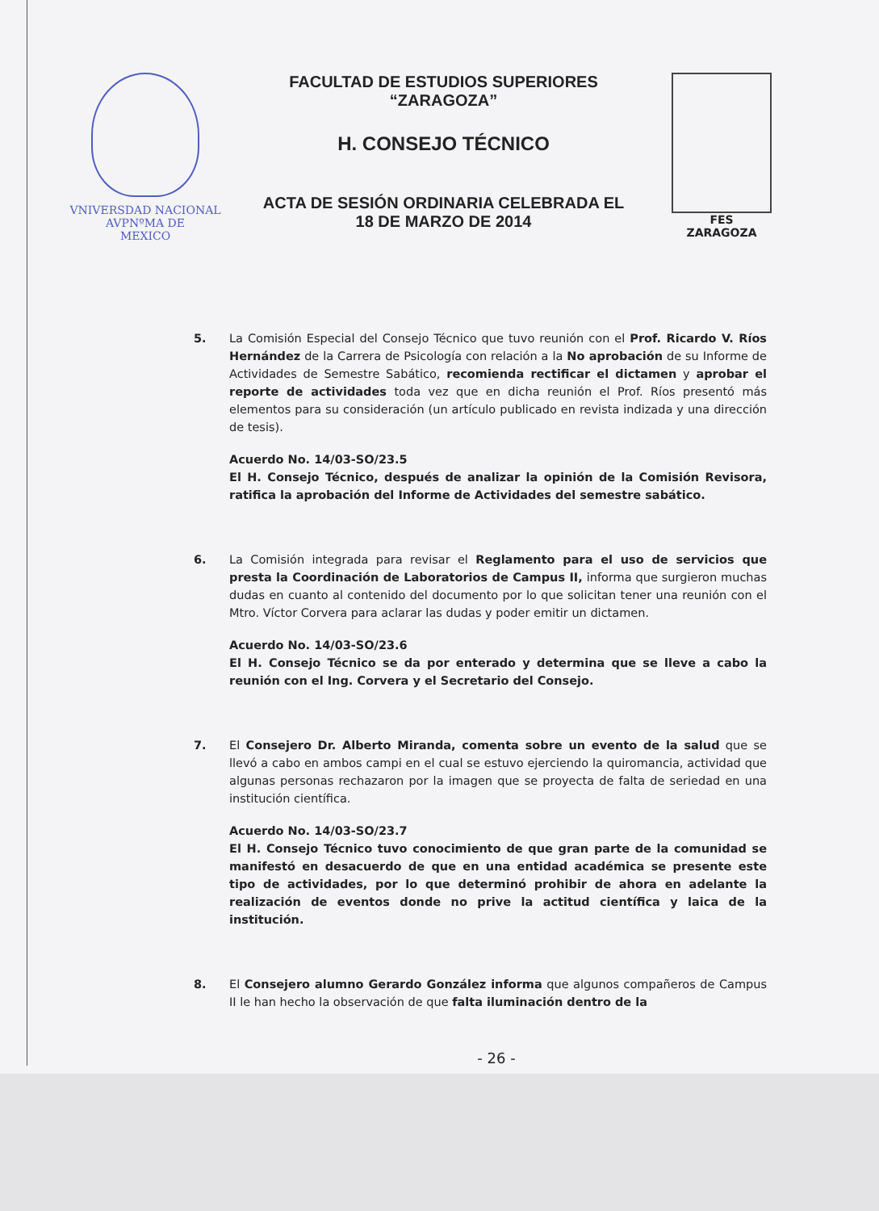VNIVERSDAD NACIONAL
AVPNºMA DE
MEXICO
FACULTAD DE ESTUDIOS SUPERIORES
“ZARAGOZA”
H. CONSEJO TÉCNICO
ACTA DE SESIÓN ORDINARIA CELEBRADA EL
18 DE MARZO DE 2014
FES
ZARAGOZA
5. La Comisión Especial del Consejo Técnico que tuvo reunión con el Prof. Ricardo V. Ríos Hernández de la Carrera de Psicología con relación a la No aprobación de su Informe de Actividades de Semestre Sabático, recomienda rectificar el dictamen y aprobar el reporte de actividades toda vez que en dicha reunión el Prof. Ríos presentó más elementos para su consideración (un artículo publicado en revista indizada y una dirección de tesis).
Acuerdo No. 14/03-SO/23.5
El H. Consejo Técnico, después de analizar la opinión de la Comisión Revisora, ratifica la aprobación del Informe de Actividades del semestre sabático.
6. La Comisión integrada para revisar el Reglamento para el uso de servicios que presta la Coordinación de Laboratorios de Campus II, informa que surgieron muchas dudas en cuanto al contenido del documento por lo que solicitan tener una reunión con el Mtro. Víctor Corvera para aclarar las dudas y poder emitir un dictamen.
Acuerdo No. 14/03-SO/23.6
El H. Consejo Técnico se da por enterado y determina que se lleve a cabo la reunión con el Ing. Corvera y el Secretario del Consejo.
7. El Consejero Dr. Alberto Miranda, comenta sobre un evento de la salud que se llevó a cabo en ambos campi en el cual se estuvo ejerciendo la quiromancia, actividad que algunas personas rechazaron por la imagen que se proyecta de falta de seriedad en una institución científica.
Acuerdo No. 14/03-SO/23.7
El H. Consejo Técnico tuvo conocimiento de que gran parte de la comunidad se manifestó en desacuerdo de que en una entidad académica se presente este tipo de actividades, por lo que determinó prohibir de ahora en adelante la realización de eventos donde no prive la actitud científica y laica de la institución.
8. El Consejero alumno Gerardo González informa que algunos compañeros de Campus II le han hecho la observación de que falta iluminación dentro de la
- 26 -